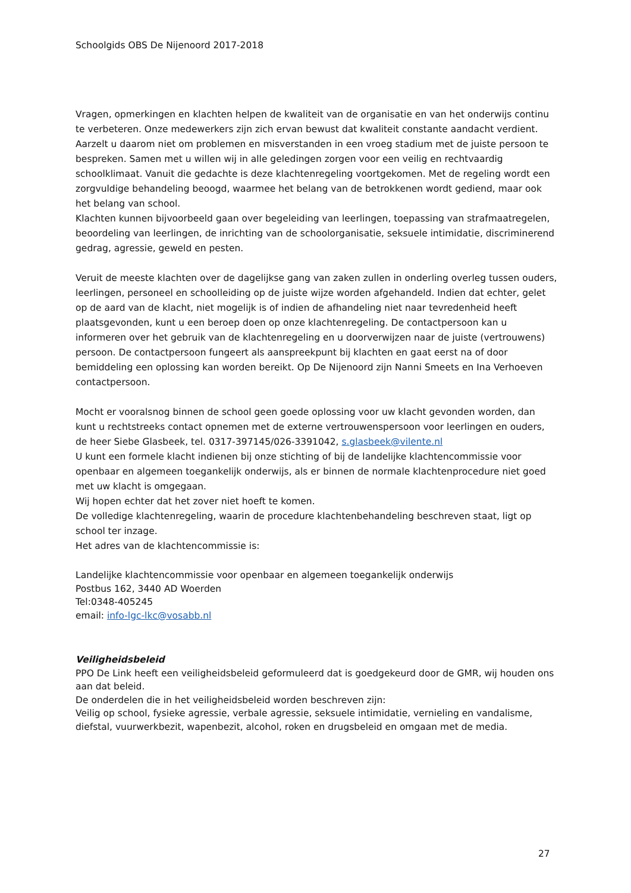Schoolgids OBS De Nijenoord 2017-2018
Vragen, opmerkingen en klachten helpen de kwaliteit van de organisatie en van het onderwijs continu te verbeteren. Onze medewerkers zijn zich ervan bewust dat kwaliteit constante aandacht verdient. Aarzelt u daarom niet om problemen en misverstanden in een vroeg stadium met de juiste persoon te bespreken. Samen met u willen wij in alle geledingen zorgen voor een veilig en rechtvaardig schoolklimaat. Vanuit die gedachte is deze klachtenregeling voortgekomen. Met de regeling wordt een zorgvuldige behandeling beoogd, waarmee het belang van de betrokkenen wordt gediend, maar ook het belang van school.
Klachten kunnen bijvoorbeeld gaan over begeleiding van leerlingen, toepassing van strafmaatregelen, beoordeling van leerlingen, de inrichting van de schoolorganisatie, seksuele intimidatie, discriminerend gedrag, agressie, geweld en pesten.
Veruit de meeste klachten over de dagelijkse gang van zaken zullen in onderling overleg tussen ouders, leerlingen, personeel en schoolleiding op de juiste wijze worden afgehandeld. Indien dat echter, gelet op de aard van de klacht, niet mogelijk is of indien de afhandeling niet naar tevredenheid heeft plaatsgevonden, kunt u een beroep doen op onze klachtenregeling. De contactpersoon kan u informeren over het gebruik van de klachtenregeling en u doorverwijzen naar de juiste (vertrouwens) persoon. De contactpersoon fungeert als aanspreekpunt bij klachten en gaat eerst na of door bemiddeling een oplossing kan worden bereikt. Op De Nijenoord zijn Nanni Smeets en Ina Verhoeven contactpersoon.
Mocht er vooralsnog binnen de school geen goede oplossing voor uw klacht gevonden worden, dan kunt u rechtstreeks contact opnemen met de externe vertrouwenspersoon voor leerlingen en ouders, de heer Siebe Glasbeek, tel. 0317-397145/026-3391042, s.glasbeek@vilente.nl
U kunt een formele klacht indienen bij onze stichting of bij de landelijke klachtencommissie voor openbaar en algemeen toegankelijk onderwijs, als er binnen de normale klachtenprocedure niet goed met uw klacht is omgegaan.
Wij hopen echter dat het zover niet hoeft te komen.
De volledige klachtenregeling, waarin de procedure klachtenbehandeling beschreven staat, ligt op school ter inzage.
Het adres van de klachtencommissie is:
Landelijke klachtencommissie voor openbaar en algemeen toegankelijk onderwijs
Postbus 162, 3440 AD Woerden
Tel:0348-405245
email: info-lgc-lkc@vosabb.nl
Veiligheidsbeleid
PPO De Link heeft een veiligheidsbeleid geformuleerd dat is goedgekeurd door de GMR, wij houden ons aan dat beleid.
De onderdelen die in het veiligheidsbeleid worden beschreven zijn:
Veilig op school, fysieke agressie, verbale agressie, seksuele intimidatie, vernieling en vandalisme, diefstal, vuurwerkbezit, wapenbezit, alcohol, roken en drugsbeleid en omgaan met de media.
27